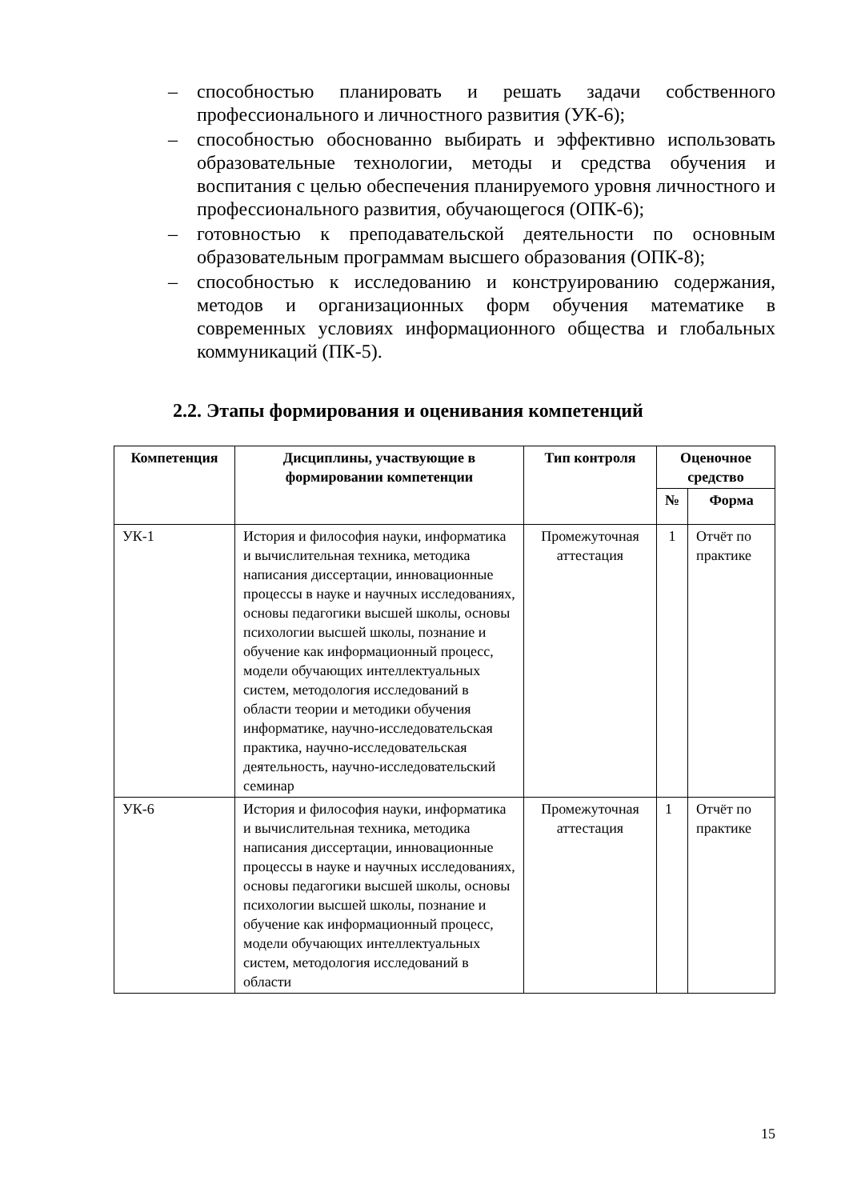– способностью планировать и решать задачи собственного профессионального и личностного развития (УК-6);
– способностью обоснованно выбирать и эффективно использовать образовательные технологии, методы и средства обучения и воспитания с целью обеспечения планируемого уровня личностного и профессионального развития, обучающегося (ОПК-6);
– готовностью к преподавательской деятельности по основным образовательным программам высшего образования (ОПК-8);
– способностью к исследованию и конструированию содержания, методов и организационных форм обучения математике в современных условиях информационного общества и глобальных коммуникаций (ПК-5).
2.2. Этапы формирования и оценивания компетенций
| Компетенция | Дисциплины, участвующие в формировании компетенции | Тип контроля | Оценочное средство | |
| --- | --- | --- | --- | --- |
| | | | № | Форма |
| УК-1 | История и философия науки, информатика и вычислительная техника, методика написания диссертации, инновационные процессы в науке и научных исследованиях, основы педагогики высшей школы, основы психологии высшей школы, познание и обучение как информационный процесс, модели обучающих интеллектуальных систем, методология исследований в области теории и методики обучения информатике, научно-исследовательская практика, научно-исследовательская деятельность, научно-исследовательский семинар | Промежуточная аттестация | 1 | Отчёт по практике |
| УК-6 | История и философия науки, информатика и вычислительная техника, методика написания диссертации, инновационные процессы в науке и научных исследованиях, основы педагогики высшей школы, основы психологии высшей школы, познание и обучение как информационный процесс, модели обучающих интеллектуальных систем, методология исследований в области | Промежуточная аттестация | 1 | Отчёт по практике |
15